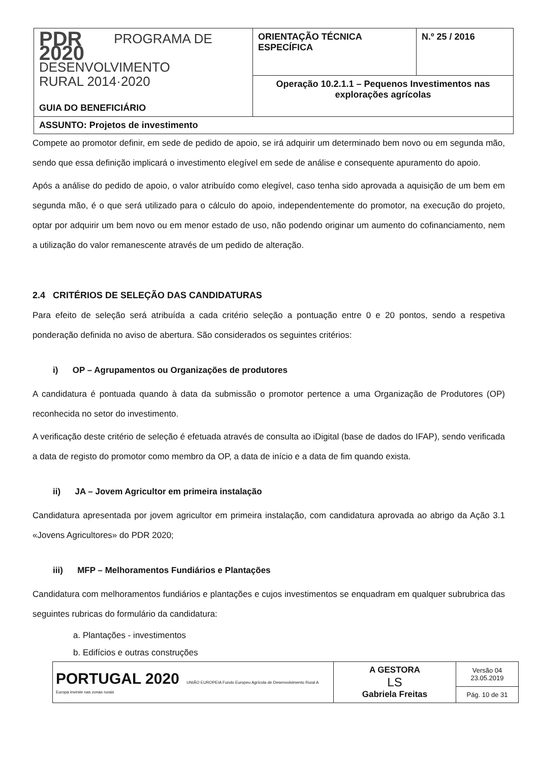| PDR 2020 PROGRAMA DE DESENVOLVIMENTO RURAL 2014·2020 GUIA DO BENEFICIÁRIO | ORIENTAÇÃO TÉCNICA ESPECÍFICA | N.º 25 / 2016 |
| | Operação 10.2.1.1 – Pequenos Investimentos nas explorações agrícolas | |
| ASSUNTO: Projetos de investimento | | |
Compete ao promotor definir, em sede de pedido de apoio, se irá adquirir um determinado bem novo ou em segunda mão, sendo que essa definição implicará o investimento elegível em sede de análise e consequente apuramento do apoio.
Após a análise do pedido de apoio, o valor atribuído como elegível, caso tenha sido aprovada a aquisição de um bem em segunda mão, é o que será utilizado para o cálculo do apoio, independentemente do promotor, na execução do projeto, optar por adquirir um bem novo ou em menor estado de uso, não podendo originar um aumento do cofinanciamento, nem a utilização do valor remanescente através de um pedido de alteração.
2.4 CRITÉRIOS DE SELEÇÃO DAS CANDIDATURAS
Para efeito de seleção será atribuída a cada critério seleção a pontuação entre 0 e 20 pontos, sendo a respetiva ponderação definida no aviso de abertura. São considerados os seguintes critérios:
i) OP – Agrupamentos ou Organizações de produtores
A candidatura é pontuada quando à data da submissão o promotor pertence a uma Organização de Produtores (OP) reconhecida no setor do investimento.
A verificação deste critério de seleção é efetuada através de consulta ao iDigital (base de dados do IFAP), sendo verificada a data de registo do promotor como membro da OP, a data de início e a data de fim quando exista.
ii) JA – Jovem Agricultor em primeira instalação
Candidatura apresentada por jovem agricultor em primeira instalação, com candidatura aprovada ao abrigo da Ação 3.1 «Jovens Agricultores» do PDR 2020;
iii) MFP – Melhoramentos Fundiários e Plantações
Candidatura com melhoramentos fundiários e plantações e cujos investimentos se enquadram em qualquer subrubrica das seguintes rubricas do formulário da candidatura:
a. Plantações - investimentos
b. Edifícios e outras construções
| PORTUGAL 2020 UNIÃO EUROPEIA Fundo Europeu Agrícola de Desenvolvimento Rural A Europa investe nas zonas rurais | A GESTORA LS Gabriela Freitas | Versão 04 23.05.2019 |
| | | Pág. 10 de 31 |